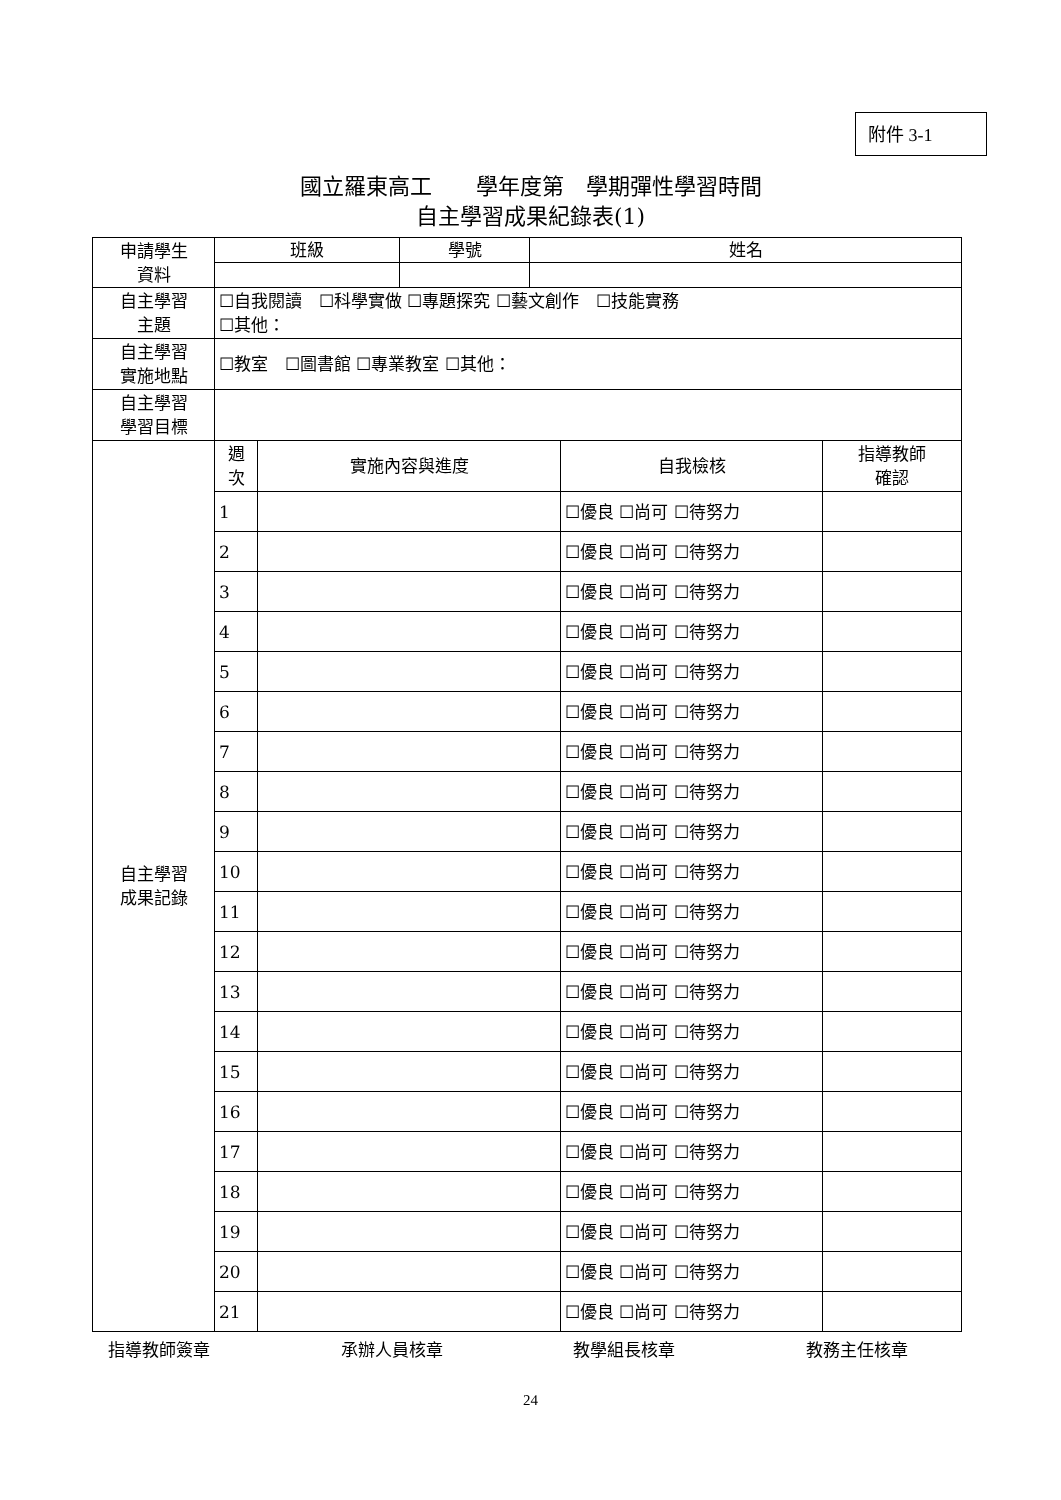附件 3-1
國立羅東高工　　學年度第　學期彈性學習時間
自主學習成果紀錄表(1)
| 申請學生 資料 | 班級 | | 學號 | 姓名 | | |
| 自主學習 主題 | ☐自我閱讀 ☐科學實做 ☐專題探究 ☐藝文創作 ☐技能實務 ☐其他： | | | | | |
| 自主學習 實施地點 | ☐教室 ☐圖書館 ☐專業教室 ☐其他： | | | | | |
| 自主學習 學習目標 | | | | | | |
| 自主學習 成果記錄 | 週 次 | 實施內容與進度 | | | 自我檢核 | 指導教師 確認 |
| | 1 | | | | ☐優良 ☐尚可 ☐待努力 | |
| | 2 | | | | ☐優良 ☐尚可 ☐待努力 | |
| | 3 | | | | ☐優良 ☐尚可 ☐待努力 | |
| | 4 | | | | ☐優良 ☐尚可 ☐待努力 | |
| | 5 | | | | ☐優良 ☐尚可 ☐待努力 | |
| | 6 | | | | ☐優良 ☐尚可 ☐待努力 | |
| | 7 | | | | ☐優良 ☐尚可 ☐待努力 | |
| | 8 | | | | ☐優良 ☐尚可 ☐待努力 | |
| | 9 | | | | ☐優良 ☐尚可 ☐待努力 | |
| | 10 | | | | ☐優良 ☐尚可 ☐待努力 | |
| | 11 | | | | ☐優良 ☐尚可 ☐待努力 | |
| | 12 | | | | ☐優良 ☐尚可 ☐待努力 | |
| | 13 | | | | ☐優良 ☐尚可 ☐待努力 | |
| | 14 | | | | ☐優良 ☐尚可 ☐待努力 | |
| | 15 | | | | ☐優良 ☐尚可 ☐待努力 | |
| | 16 | | | | ☐優良 ☐尚可 ☐待努力 | |
| | 17 | | | | ☐優良 ☐尚可 ☐待努力 | |
| | 18 | | | | ☐優良 ☐尚可 ☐待努力 | |
| | 19 | | | | ☐優良 ☐尚可 ☐待努力 | |
| | 20 | | | | ☐優良 ☐尚可 ☐待努力 | |
| | 21 | | | | ☐優良 ☐尚可 ☐待努力 | |
指導教師簽章 承辦人員核章 教學組長核章 教務主任核章
24